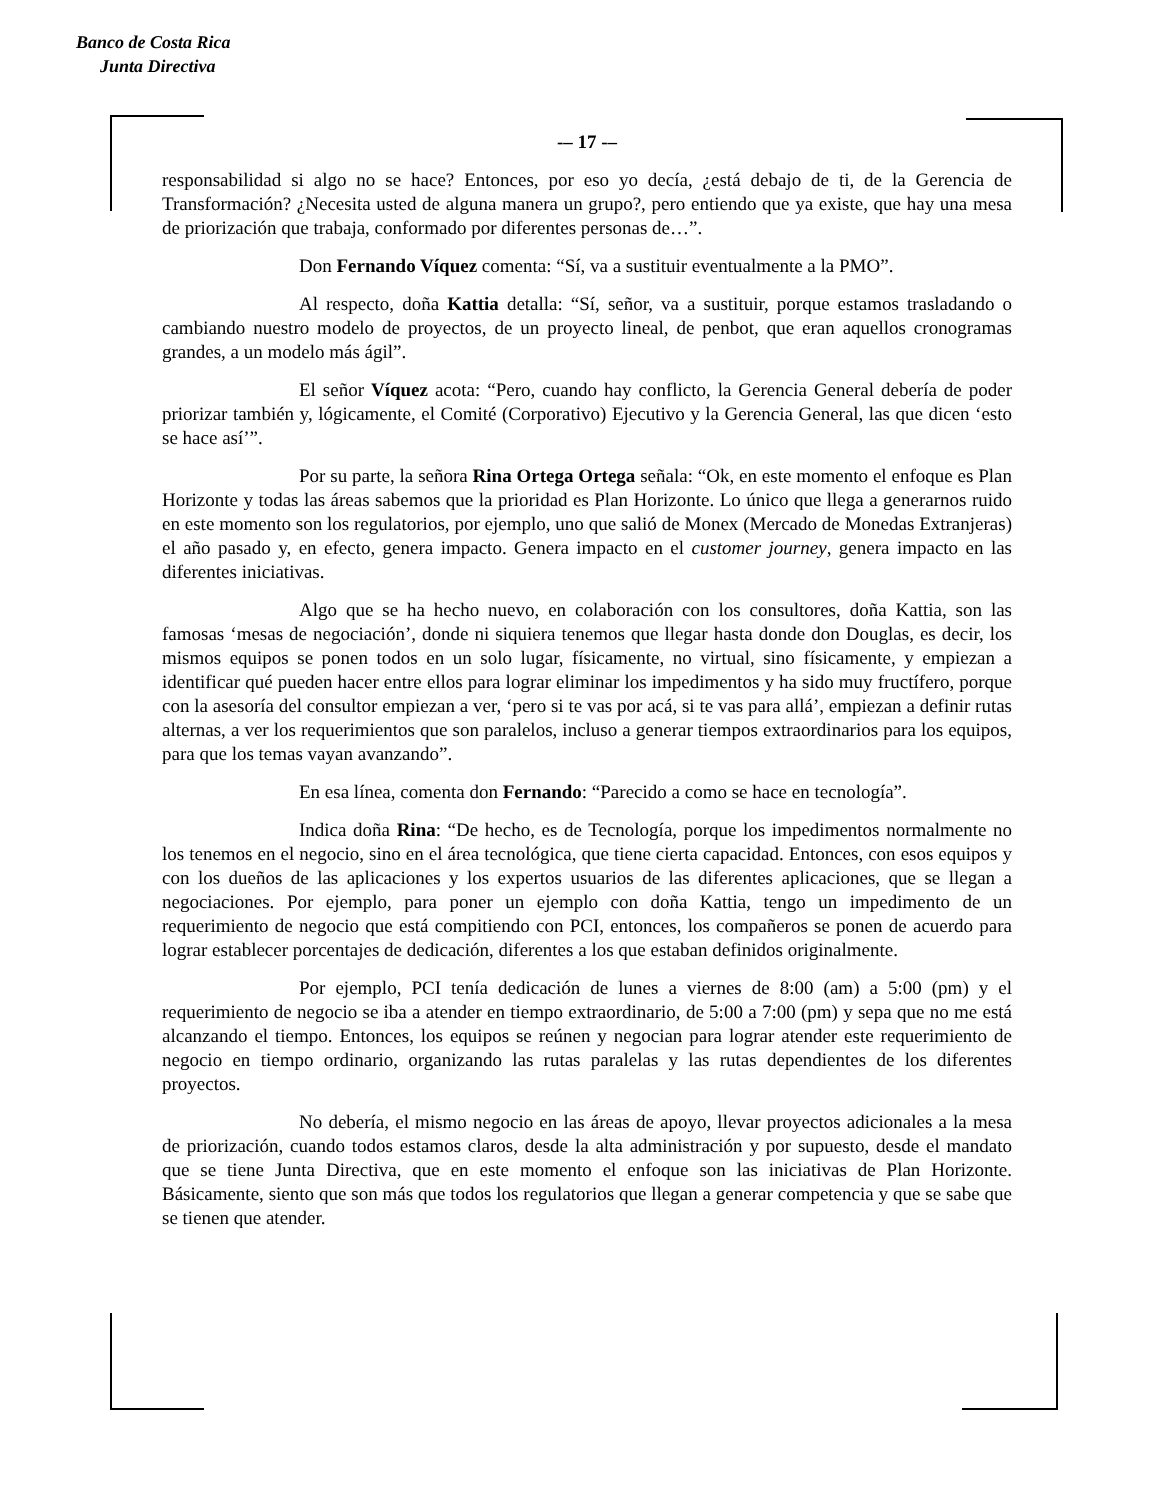Banco de Costa Rica
Junta Directiva
-– 17 -–
responsabilidad si algo no se hace? Entonces, por eso yo decía, ¿está debajo de ti, de la Gerencia de Transformación? ¿Necesita usted de alguna manera un grupo?, pero entiendo que ya existe, que hay una mesa de priorización que trabaja, conformado por diferentes personas de…”.
Don Fernando Víquez comenta: “Sí, va a sustituir eventualmente a la PMO”.
Al respecto, doña Kattia detalla: “Sí, señor, va a sustituir, porque estamos trasladando o cambiando nuestro modelo de proyectos, de un proyecto lineal, de penbot, que eran aquellos cronogramas grandes, a un modelo más ágil”.
El señor Víquez acota: “Pero, cuando hay conflicto, la Gerencia General debería de poder priorizar también y, lógicamente, el Comité (Corporativo) Ejecutivo y la Gerencia General, las que dicen ‘esto se hace así’”.
Por su parte, la señora Rina Ortega Ortega señala: “Ok, en este momento el enfoque es Plan Horizonte y todas las áreas sabemos que la prioridad es Plan Horizonte. Lo único que llega a generarnos ruido en este momento son los regulatorios, por ejemplo, uno que salió de Monex (Mercado de Monedas Extranjeras) el año pasado y, en efecto, genera impacto. Genera impacto en el customer journey, genera impacto en las diferentes iniciativas.
Algo que se ha hecho nuevo, en colaboración con los consultores, doña Kattia, son las famosas ‘mesas de negociación’, donde ni siquiera tenemos que llegar hasta donde don Douglas, es decir, los mismos equipos se ponen todos en un solo lugar, físicamente, no virtual, sino físicamente, y empiezan a identificar qué pueden hacer entre ellos para lograr eliminar los impedimentos y ha sido muy fructífero, porque con la asesoría del consultor empiezan a ver, ‘pero si te vas por acá, si te vas para allá’, empiezan a definir rutas alternas, a ver los requerimientos que son paralelos, incluso a generar tiempos extraordinarios para los equipos, para que los temas vayan avanzando”.
En esa línea, comenta don Fernando: “Parecido a como se hace en tecnología”.
Indica doña Rina: “De hecho, es de Tecnología, porque los impedimentos normalmente no los tenemos en el negocio, sino en el área tecnológica, que tiene cierta capacidad. Entonces, con esos equipos y con los dueños de las aplicaciones y los expertos usuarios de las diferentes aplicaciones, que se llegan a negociaciones. Por ejemplo, para poner un ejemplo con doña Kattia, tengo un impedimento de un requerimiento de negocio que está compitiendo con PCI, entonces, los compañeros se ponen de acuerdo para lograr establecer porcentajes de dedicación, diferentes a los que estaban definidos originalmente.
Por ejemplo, PCI tenía dedicación de lunes a viernes de 8:00 (am) a 5:00 (pm) y el requerimiento de negocio se iba a atender en tiempo extraordinario, de 5:00 a 7:00 (pm) y sepa que no me está alcanzando el tiempo. Entonces, los equipos se reúnen y negocian para lograr atender este requerimiento de negocio en tiempo ordinario, organizando las rutas paralelas y las rutas dependientes de los diferentes proyectos.
No debería, el mismo negocio en las áreas de apoyo, llevar proyectos adicionales a la mesa de priorización, cuando todos estamos claros, desde la alta administración y por supuesto, desde el mandato que se tiene Junta Directiva, que en este momento el enfoque son las iniciativas de Plan Horizonte. Básicamente, siento que son más que todos los regulatorios que llegan a generar competencia y que se sabe que se tienen que atender.